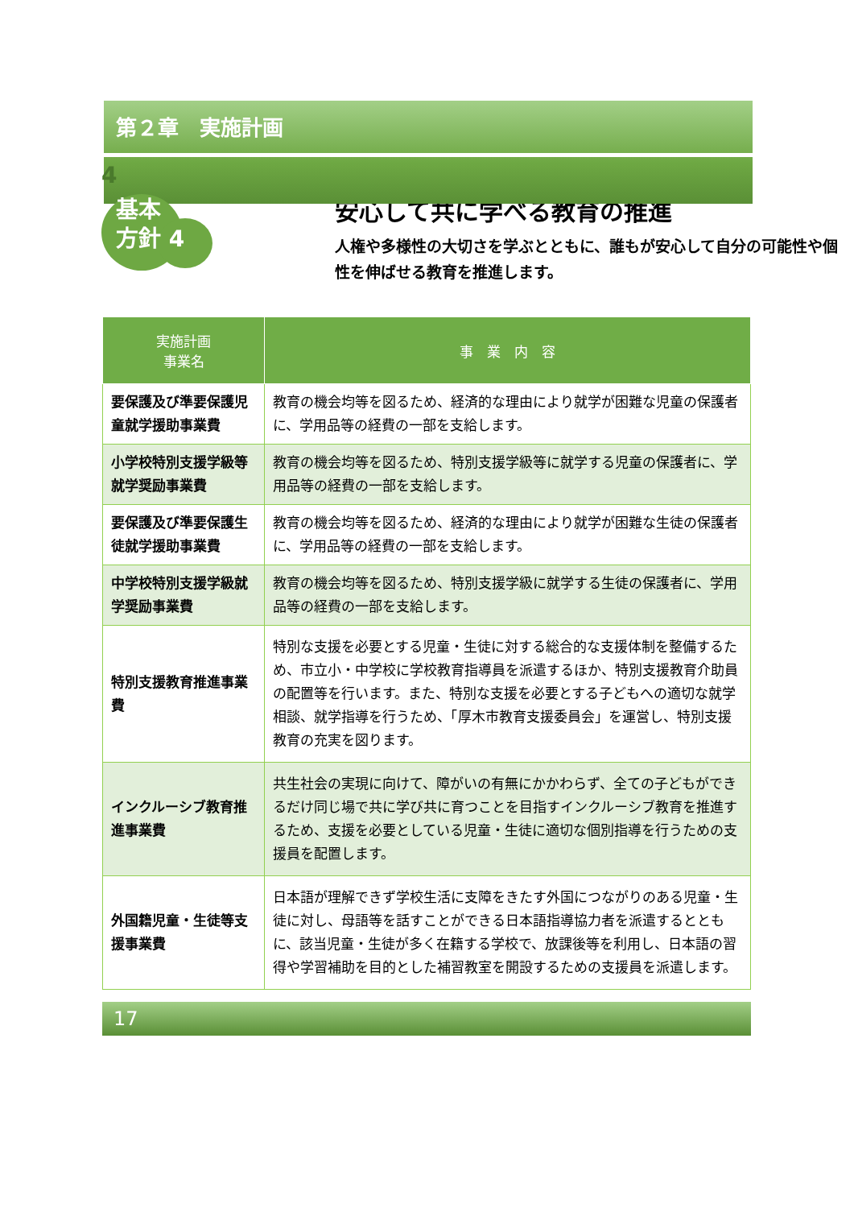第２章　実施計画
4
基本
方針 4
安心して共に学べる教育の推進
人権や多様性の大切さを学ぶとともに、誰もが安心して自分の可能性や個性を伸ばせる教育を推進します。
| 実施計画 事業名 | 事 業 内 容 |
| --- | --- |
| 要保護及び準要保護児童就学援助事業費 | 教育の機会均等を図るため、経済的な理由により就学が困難な児童の保護者に、学用品等の経費の一部を支給します。 |
| 小学校特別支援学級等就学奨励事業費 | 教育の機会均等を図るため、特別支援学級等に就学する児童の保護者に、学用品等の経費の一部を支給します。 |
| 要保護及び準要保護生徒就学援助事業費 | 教育の機会均等を図るため、経済的な理由により就学が困難な生徒の保護者に、学用品等の経費の一部を支給します。 |
| 中学校特別支援学級就学奨励事業費 | 教育の機会均等を図るため、特別支援学級に就学する生徒の保護者に、学用品等の経費の一部を支給します。 |
| 特別支援教育推進事業費 | 特別な支援を必要とする児童・生徒に対する総合的な支援体制を整備するため、市立小・中学校に学校教育指導員を派遣するほか、特別支援教育介助員の配置等を行います。また、特別な支援を必要とする子どもへの適切な就学相談、就学指導を行うため、「厚木市教育支援委員会」を運営し、特別支援教育の充実を図ります。 |
| インクルーシブ教育推進事業費 | 共生社会の実現に向けて、障がいの有無にかかわらず、全ての子どもができるだけ同じ場で共に学び共に育つことを目指すインクルーシブ教育を推進するため、支援を必要としている児童・生徒に適切な個別指導を行うための支援員を配置します。 |
| 外国籍児童・生徒等支援事業費 | 日本語が理解できず学校生活に支障をきたす外国につながりのある児童・生徒に対し、母語等を話すことができる日本語指導協力者を派遣するとともに、該当児童・生徒が多く在籍する学校で、放課後等を利用し、日本語の習得や学習補助を目的とした補習教室を開設するための支援員を派遣します。 |
17